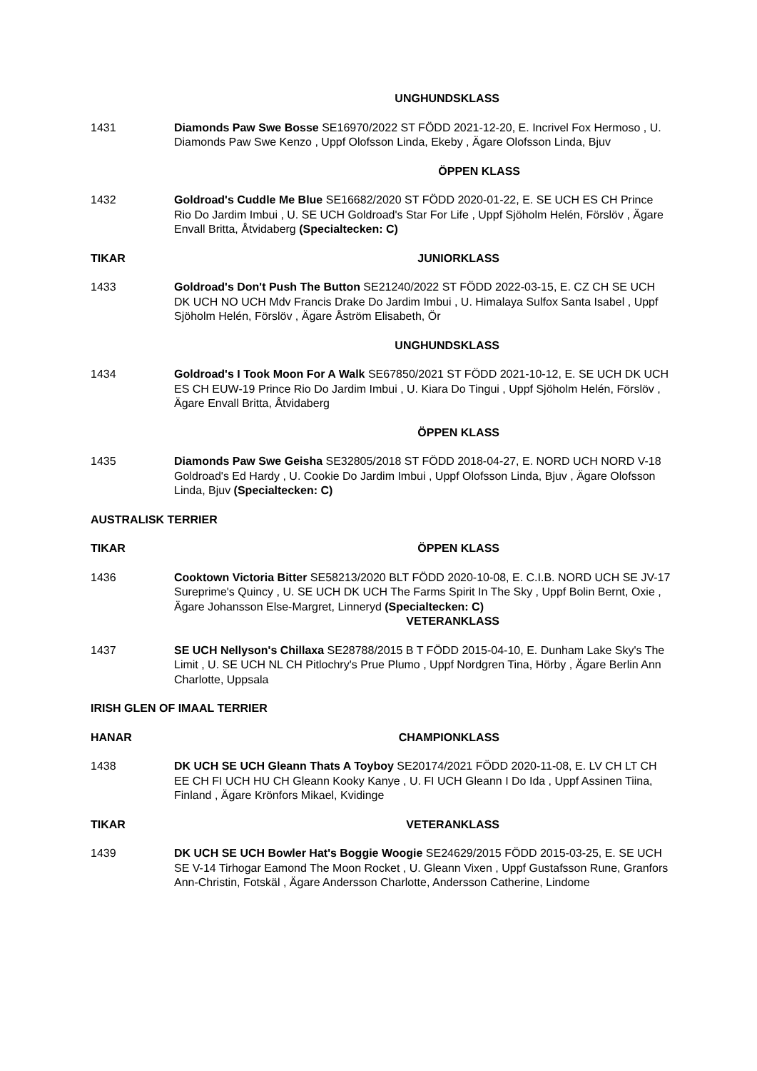UNGHUNDSKLASS
1431 Diamonds Paw Swe Bosse SE16970/2022 ST FÖDD 2021-12-20, E. Incrivel Fox Hermoso , U. Diamonds Paw Swe Kenzo , Uppf Olofsson Linda, Ekeby , Ägare Olofsson Linda, Bjuv
ÖPPEN KLASS
1432 Goldroad's Cuddle Me Blue SE16682/2020 ST FÖDD 2020-01-22, E. SE UCH ES CH Prince Rio Do Jardim Imbui , U. SE UCH Goldroad's Star For Life , Uppf Sjöholm Helén, Förslöv , Ägare Envall Britta, Åtvidaberg (Specialtecken: C)
TIKAR JUNIORKLASS
1433 Goldroad's Don't Push The Button SE21240/2022 ST FÖDD 2022-03-15, E. CZ CH SE UCH DK UCH NO UCH Mdv Francis Drake Do Jardim Imbui , U. Himalaya Sulfox Santa Isabel , Uppf Sjöholm Helén, Förslöv , Ägare Åström Elisabeth, Ör
UNGHUNDSKLASS
1434 Goldroad's I Took Moon For A Walk SE67850/2021 ST FÖDD 2021-10-12, E. SE UCH DK UCH ES CH EUW-19 Prince Rio Do Jardim Imbui , U. Kiara Do Tingui , Uppf Sjöholm Helén, Förslöv , Ägare Envall Britta, Åtvidaberg
ÖPPEN KLASS
1435 Diamonds Paw Swe Geisha SE32805/2018 ST FÖDD 2018-04-27, E. NORD UCH NORD V-18 Goldroad's Ed Hardy , U. Cookie Do Jardim Imbui , Uppf Olofsson Linda, Bjuv , Ägare Olofsson Linda, Bjuv (Specialtecken: C)
AUSTRALISK TERRIER
TIKAR ÖPPEN KLASS
1436 Cooktown Victoria Bitter SE58213/2020 BLT FÖDD 2020-10-08, E. C.I.B. NORD UCH SE JV-17 Sureprime's Quincy , U. SE UCH DK UCH The Farms Spirit In The Sky , Uppf Bolin Bernt, Oxie , Ägare Johansson Else-Margret, Linneryd (Specialtecken: C)
VETERANKLASS
1437 SE UCH Nellyson's Chillaxa SE28788/2015 B T FÖDD 2015-04-10, E. Dunham Lake Sky's The Limit , U. SE UCH NL CH Pitlochry's Prue Plumo , Uppf Nordgren Tina, Hörby , Ägare Berlin Ann Charlotte, Uppsala
IRISH GLEN OF IMAAL TERRIER
HANAR CHAMPIONKLASS
1438 DK UCH SE UCH Gleann Thats A Toyboy SE20174/2021 FÖDD 2020-11-08, E. LV CH LT CH EE CH FI UCH HU CH Gleann Kooky Kanye , U. FI UCH Gleann I Do Ida , Uppf Assinen Tiina, Finland , Ägare Krönfors Mikael, Kvidinge
TIKAR VETERANKLASS
1439 DK UCH SE UCH Bowler Hat's Boggie Woogie SE24629/2015 FÖDD 2015-03-25, E. SE UCH SE V-14 Tirhogar Eamond The Moon Rocket , U. Gleann Vixen , Uppf Gustafsson Rune, Granfors Ann-Christin, Fotskäl , Ägare Andersson Charlotte, Andersson Catherine, Lindome